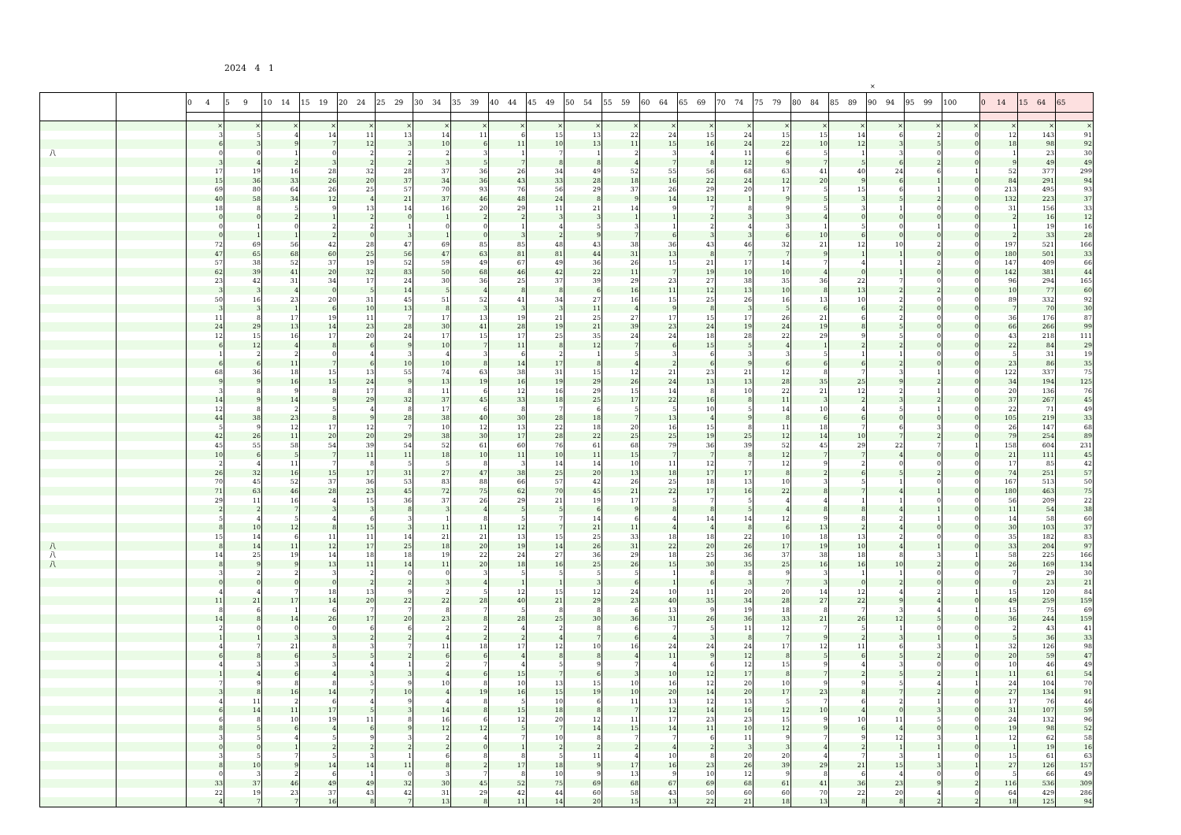2024 4 1
×
| | | 0 4 | 5 9 | 10 14 | 15 19 | 20 24 | 25 29 | 30 34 | 35 39 | 40 44 | 45 49 | 50 54 | 55 59 | 60 64 | 65 69 | 70 74 | 75 79 | 80 84 | 85 89 | 90 94 | 95 99 | 100 | 0 14 | 15 64 | 65 |
| --- | --- | --- | --- | --- | --- | --- | --- | --- | --- | --- | --- | --- | --- | --- | --- | --- | --- | --- | --- | --- | --- | --- | --- | --- | --- |
| | | × | × | × | × | × | × | × | × | × | × | × | × | × | × | × | × | × | × | × | × | × | × | × | × |
| | | 3 | 5 | 4 | 14 | 11 | 13 | 14 | 11 | 6 | 15 | 13 | 22 | 24 | 15 | 24 | 15 | 15 | 14 | 6 | 2 | 0 | 12 | 143 | 91 |
| | | 6 | 3 | 9 | 7 | 12 | 3 | 10 | 6 | 11 | 10 | 13 | 11 | 15 | 16 | 24 | 22 | 10 | 12 | 3 | 5 | 0 | 18 | 98 | 92 |
| 八 | | 0 | 0 | 1 | 0 | 2 | 2 | 2 | 3 | 1 | 7 | 1 | 2 | 3 | 4 | 11 | 6 | 5 | 1 | 3 | 0 | 0 | 1 | 23 | 30 |
| | | 3 | 4 | 2 | 3 | 2 | 2 | 3 | 5 | 7 | 8 | 8 | 4 | 7 | 8 | 12 | 9 | 7 | 5 | 6 | 2 | 0 | 9 | 49 | 49 |
| | | 17 | 19 | 16 | 28 | 32 | 28 | 37 | 36 | 26 | 34 | 49 | 52 | 55 | 56 | 68 | 63 | 41 | 40 | 24 | 6 | 1 | 52 | 377 | 299 |
| | | 15 | 36 | 33 | 26 | 20 | 37 | 34 | 36 | 43 | 33 | 28 | 18 | 16 | 22 | 24 | 12 | 20 | 9 | 6 | 1 | 0 | 84 | 291 | 94 |
| | | 69 | 80 | 64 | 26 | 25 | 57 | 70 | 93 | 76 | 56 | 29 | 37 | 26 | 29 | 20 | 17 | 5 | 15 | 6 | 1 | 0 | 213 | 495 | 93 |
| | | 40 | 58 | 34 | 12 | 4 | 21 | 37 | 46 | 48 | 24 | 8 | 9 | 14 | 12 | 1 | 9 | 5 | 3 | 5 | 2 | 0 | 132 | 223 | 37 |
| | | 18 | 8 | 5 | 9 | 13 | 14 | 16 | 20 | 29 | 11 | 21 | 14 | 9 | 7 | 8 | 9 | 5 | 3 | 1 | 0 | 0 | 31 | 156 | 33 |
| | | 0 | 0 | 2 | 1 | 2 | 0 | 1 | 2 | 2 | 3 | 3 | 1 | 1 | 2 | 3 | 3 | 4 | 0 | 0 | 0 | 0 | 2 | 16 | 12 |
| | | 0 | 1 | 0 | 2 | 2 | 1 | 0 | 0 | 1 | 4 | 5 | 3 | 1 | 2 | 4 | 3 | 1 | 5 | 0 | 1 | 0 | 1 | 19 | 16 |
| | | 0 | 1 | 1 | 2 | 0 | 3 | 1 | 0 | 3 | 2 | 9 | 7 | 6 | 3 | 3 | 6 | 10 | 6 | 0 | 0 | 0 | 2 | 33 | 28 |
| | | 72 | 69 | 56 | 42 | 28 | 47 | 69 | 85 | 85 | 48 | 43 | 38 | 36 | 43 | 46 | 32 | 21 | 12 | 10 | 2 | 0 | 197 | 521 | 166 |
| | | 47 | 65 | 68 | 60 | 25 | 56 | 47 | 63 | 81 | 81 | 44 | 31 | 13 | 8 | 7 | 7 | 9 | 1 | 1 | 0 | 0 | 180 | 501 | 33 |
| | | 57 | 38 | 52 | 37 | 19 | 52 | 59 | 49 | 67 | 49 | 36 | 26 | 15 | 21 | 17 | 14 | 7 | 4 | 1 | 2 | 0 | 147 | 409 | 66 |
| | | 62 | 39 | 41 | 20 | 32 | 83 | 50 | 68 | 46 | 42 | 22 | 11 | 7 | 19 | 10 | 10 | 4 | 0 | 1 | 0 | 0 | 142 | 381 | 44 |
| | | 23 | 42 | 31 | 34 | 17 | 24 | 30 | 36 | 25 | 37 | 39 | 29 | 23 | 27 | 38 | 35 | 36 | 22 | 7 | 0 | 0 | 96 | 294 | 165 |
| | | 3 | 3 | 4 | 0 | 5 | 14 | 5 | 4 | 8 | 8 | 6 | 16 | 11 | 12 | 13 | 10 | 8 | 13 | 2 | 2 | 0 | 10 | 77 | 60 |
| | | 50 | 16 | 23 | 20 | 31 | 45 | 51 | 52 | 41 | 34 | 27 | 16 | 15 | 25 | 26 | 16 | 13 | 10 | 2 | 0 | 0 | 89 | 332 | 92 |
| | | 3 | 3 | 1 | 6 | 10 | 13 | 8 | 3 | 3 | 3 | 11 | 4 | 9 | 8 | 3 | 5 | 6 | 6 | 2 | 0 | 0 | 7 | 70 | 30 |
| | | 11 | 8 | 17 | 19 | 11 | 7 | 17 | 13 | 19 | 21 | 25 | 27 | 17 | 15 | 17 | 26 | 21 | 6 | 2 | 0 | 0 | 36 | 176 | 87 |
| | | 24 | 29 | 13 | 14 | 23 | 28 | 30 | 41 | 28 | 19 | 21 | 39 | 23 | 24 | 19 | 24 | 19 | 8 | 5 | 0 | 0 | 66 | 266 | 99 |
| | | 12 | 15 | 16 | 17 | 20 | 24 | 17 | 15 | 17 | 25 | 35 | 24 | 24 | 18 | 28 | 22 | 29 | 9 | 5 | 0 | 0 | 43 | 218 | 111 |
| | | 6 | 12 | 4 | 8 | 6 | 9 | 10 | 7 | 11 | 8 | 12 | 7 | 6 | 15 | 5 | 4 | 1 | 2 | 2 | 0 | 0 | 22 | 84 | 29 |
| | | 1 | 2 | 2 | 0 | 4 | 3 | 4 | 3 | 6 | 2 | 1 | 5 | 3 | 6 | 3 | 3 | 5 | 1 | 1 | 0 | 0 | 5 | 31 | 19 |
| | | 6 | 6 | 11 | 7 | 6 | 10 | 10 | 8 | 14 | 17 | 8 | 4 | 2 | 6 | 9 | 6 | 6 | 6 | 2 | 0 | 0 | 23 | 86 | 35 |
| | | 68 | 36 | 18 | 15 | 13 | 55 | 74 | 63 | 38 | 31 | 15 | 12 | 21 | 23 | 21 | 12 | 8 | 7 | 3 | 1 | 0 | 122 | 337 | 75 |
| | | 9 | 9 | 16 | 15 | 24 | 9 | 13 | 19 | 16 | 19 | 29 | 26 | 24 | 13 | 13 | 28 | 35 | 25 | 9 | 2 | 0 | 34 | 194 | 125 |
| | | 3 | 8 | 9 | 8 | 17 | 8 | 11 | 6 | 12 | 16 | 29 | 15 | 14 | 8 | 10 | 22 | 21 | 12 | 2 | 1 | 0 | 20 | 136 | 76 |
| | | 14 | 9 | 14 | 9 | 29 | 32 | 37 | 45 | 33 | 18 | 25 | 17 | 22 | 16 | 8 | 11 | 3 | 2 | 3 | 2 | 0 | 37 | 267 | 45 |
| | | 12 | 8 | 2 | 5 | 4 | 8 | 17 | 6 | 8 | 7 | 6 | 5 | 5 | 10 | 5 | 14 | 10 | 4 | 5 | 1 | 0 | 22 | 71 | 49 |
| | | 44 | 38 | 23 | 8 | 9 | 28 | 38 | 40 | 30 | 28 | 18 | 7 | 13 | 4 | 9 | 8 | 6 | 6 | 0 | 0 | 0 | 105 | 219 | 33 |
| | | 5 | 9 | 12 | 17 | 12 | 7 | 10 | 12 | 13 | 22 | 18 | 20 | 16 | 15 | 8 | 11 | 18 | 7 | 6 | 3 | 0 | 26 | 147 | 68 |
| | | 42 | 26 | 11 | 20 | 20 | 29 | 38 | 30 | 17 | 28 | 22 | 25 | 25 | 19 | 25 | 12 | 14 | 10 | 7 | 2 | 0 | 79 | 254 | 89 |
| | | 45 | 55 | 58 | 54 | 39 | 54 | 52 | 61 | 60 | 76 | 61 | 68 | 79 | 36 | 39 | 52 | 45 | 29 | 22 | 7 | 1 | 158 | 604 | 231 |
| | | 10 | 6 | 5 | 7 | 11 | 11 | 18 | 10 | 11 | 10 | 11 | 15 | 7 | 7 | 8 | 12 | 7 | 7 | 4 | 0 | 0 | 21 | 111 | 45 |
| | | 2 | 4 | 11 | 7 | 8 | 5 | 5 | 8 | 3 | 14 | 14 | 10 | 11 | 12 | 7 | 12 | 9 | 2 | 0 | 0 | 0 | 17 | 85 | 42 |
| | | 26 | 32 | 16 | 15 | 17 | 31 | 27 | 47 | 38 | 25 | 20 | 13 | 18 | 17 | 17 | 8 | 2 | 6 | 5 | 2 | 0 | 74 | 251 | 57 |
| | | 70 | 45 | 52 | 37 | 36 | 53 | 83 | 88 | 66 | 57 | 42 | 26 | 25 | 18 | 13 | 10 | 3 | 5 | 1 | 0 | 0 | 167 | 513 | 50 |
| | | 71 | 63 | 46 | 28 | 23 | 45 | 72 | 75 | 62 | 70 | 45 | 21 | 22 | 17 | 16 | 22 | 8 | 7 | 4 | 1 | 0 | 180 | 463 | 75 |
| | | 29 | 11 | 16 | 4 | 15 | 36 | 37 | 26 | 29 | 21 | 19 | 17 | 5 | 7 | 5 | 4 | 4 | 1 | 1 | 0 | 0 | 56 | 209 | 22 |
| | | 2 | 2 | 7 | 3 | 3 | 8 | 3 | 4 | 5 | 5 | 6 | 9 | 8 | 8 | 5 | 4 | 8 | 8 | 4 | 1 | 0 | 11 | 54 | 38 |
| | | 5 | 4 | 5 | 4 | 6 | 3 | 1 | 8 | 5 | 7 | 14 | 6 | 4 | 14 | 14 | 12 | 9 | 8 | 2 | 1 | 0 | 14 | 58 | 60 |
| | | 8 | 10 | 12 | 8 | 15 | 3 | 11 | 11 | 12 | 7 | 21 | 11 | 4 | 4 | 8 | 6 | 13 | 2 | 4 | 0 | 0 | 30 | 103 | 37 |
| | | 15 | 14 | 6 | 11 | 11 | 14 | 21 | 21 | 13 | 15 | 25 | 33 | 18 | 18 | 22 | 10 | 18 | 13 | 2 | 0 | 0 | 35 | 182 | 83 |
| 八 | | 8 | 14 | 11 | 12 | 17 | 25 | 18 | 20 | 19 | 14 | 26 | 31 | 22 | 20 | 26 | 17 | 19 | 10 | 4 | 1 | 0 | 33 | 204 | 97 |
| 八 | | 14 | 25 | 19 | 14 | 18 | 18 | 19 | 22 | 24 | 27 | 36 | 29 | 18 | 25 | 36 | 37 | 38 | 18 | 8 | 3 | 1 | 58 | 225 | 166 |
| 八 | | 8 | 9 | 9 | 13 | 11 | 14 | 11 | 20 | 18 | 16 | 25 | 26 | 15 | 30 | 35 | 25 | 16 | 16 | 10 | 2 | 0 | 26 | 169 | 134 |
| | | 3 | 2 | 2 | 3 | 2 | 0 | 0 | 3 | 5 | 5 | 5 | 5 | 1 | 8 | 8 | 9 | 3 | 1 | 1 | 0 | 0 | 7 | 29 | 30 |
| | | 0 | 0 | 0 | 0 | 2 | 2 | 3 | 4 | 1 | 1 | 3 | 6 | 1 | 6 | 3 | 7 | 3 | 0 | 2 | 0 | 0 | 0 | 23 | 21 |
| | | 4 | 4 | 7 | 18 | 13 | 9 | 2 | 5 | 12 | 15 | 12 | 24 | 10 | 11 | 20 | 20 | 14 | 12 | 4 | 2 | 1 | 15 | 120 | 84 |
| | | 11 | 21 | 17 | 14 | 20 | 22 | 22 | 28 | 40 | 21 | 29 | 23 | 40 | 35 | 34 | 28 | 27 | 22 | 9 | 4 | 0 | 49 | 259 | 159 |
| | | 8 | 6 | 1 | 6 | 7 | 7 | 8 | 7 | 5 | 8 | 8 | 6 | 13 | 9 | 19 | 18 | 8 | 7 | 3 | 4 | 1 | 15 | 75 | 69 |
| | | 14 | 8 | 14 | 26 | 17 | 20 | 23 | 8 | 28 | 25 | 30 | 36 | 31 | 26 | 36 | 33 | 21 | 26 | 12 | 5 | 0 | 36 | 244 | 159 |
| | | 2 | 0 | 0 | 0 | 6 | 6 | 2 | 2 | 4 | 2 | 8 | 6 | 7 | 5 | 11 | 12 | 7 | 5 | 1 | 0 | 0 | 2 | 43 | 41 |
| | | 1 | 1 | 3 | 3 | 2 | 2 | 4 | 2 | 2 | 4 | 7 | 6 | 4 | 3 | 8 | 7 | 9 | 2 | 3 | 1 | 0 | 5 | 36 | 33 |
| | | 4 | 7 | 21 | 8 | 3 | 7 | 11 | 18 | 17 | 12 | 10 | 16 | 24 | 24 | 24 | 17 | 12 | 11 | 6 | 3 | 1 | 32 | 126 | 98 |
| | | 6 | 8 | 6 | 5 | 5 | 2 | 6 | 6 | 4 | 8 | 8 | 4 | 11 | 9 | 12 | 8 | 5 | 6 | 5 | 2 | 0 | 20 | 59 | 47 |
| | | 4 | 3 | 3 | 3 | 4 | 1 | 2 | 7 | 4 | 5 | 9 | 7 | 4 | 6 | 12 | 15 | 9 | 4 | 3 | 0 | 0 | 10 | 46 | 49 |
| | | 1 | 4 | 6 | 4 | 3 | 3 | 4 | 6 | 15 | 7 | 6 | 3 | 10 | 12 | 17 | 8 | 7 | 2 | 5 | 2 | 1 | 11 | 61 | 54 |
| | | 7 | 9 | 8 | 8 | 5 | 9 | 10 | 8 | 10 | 13 | 15 | 10 | 16 | 12 | 20 | 10 | 9 | 9 | 5 | 4 | 1 | 24 | 104 | 70 |
| | | 3 | 8 | 16 | 14 | 7 | 10 | 4 | 19 | 16 | 15 | 19 | 10 | 20 | 14 | 20 | 17 | 23 | 8 | 7 | 2 | 0 | 27 | 134 | 91 |
| | | 4 | 11 | 2 | 6 | 4 | 9 | 4 | 8 | 5 | 10 | 6 | 11 | 13 | 12 | 13 | 5 | 7 | 6 | 2 | 1 | 0 | 17 | 76 | 46 |
| | | 6 | 14 | 11 | 17 | 5 | 3 | 14 | 8 | 15 | 18 | 8 | 7 | 12 | 14 | 16 | 12 | 10 | 4 | 0 | 3 | 0 | 31 | 107 | 59 |
| | | 6 | 8 | 10 | 19 | 11 | 8 | 16 | 6 | 12 | 20 | 12 | 11 | 17 | 23 | 23 | 15 | 9 | 10 | 11 | 5 | 0 | 24 | 132 | 96 |
| | | 8 | 5 | 6 | 4 | 6 | 9 | 12 | 12 | 5 | 7 | 14 | 15 | 14 | 11 | 10 | 12 | 9 | 6 | 4 | 0 | 0 | 19 | 98 | 52 |
| | | 3 | 5 | 4 | 5 | 9 | 3 | 2 | 4 | 7 | 10 | 8 | 7 | 7 | 6 | 11 | 9 | 7 | 9 | 12 | 3 | 1 | 12 | 62 | 58 |
| | | 0 | 0 | 1 | 2 | 2 | 2 | 2 | 0 | 1 | 2 | 2 | 2 | 4 | 2 | 3 | 3 | 4 | 2 | 1 | 1 | 0 | 1 | 19 | 16 |
| | | 3 | 5 | 7 | 5 | 3 | 1 | 6 | 8 | 8 | 5 | 11 | 4 | 10 | 8 | 20 | 20 | 4 | 7 | 3 | 1 | 0 | 15 | 61 | 63 |
| | | 8 | 10 | 9 | 14 | 14 | 11 | 8 | 2 | 17 | 18 | 9 | 17 | 16 | 23 | 26 | 39 | 29 | 21 | 15 | 3 | 1 | 27 | 126 | 157 |
| | | 0 | 3 | 2 | 6 | 1 | 0 | 3 | 7 | 8 | 10 | 9 | 13 | 9 | 10 | 12 | 9 | 8 | 6 | 4 | 0 | 0 | 5 | 66 | 49 |
| | | 33 | 37 | 46 | 49 | 49 | 32 | 30 | 45 | 52 | 75 | 69 | 68 | 67 | 69 | 68 | 61 | 41 | 36 | 23 | 9 | 2 | 116 | 536 | 309 |
| | | 22 | 19 | 23 | 37 | 43 | 42 | 31 | 29 | 42 | 44 | 60 | 58 | 43 | 50 | 60 | 60 | 70 | 22 | 20 | 4 | 0 | 64 | 429 | 286 |
| | | 4 | 7 | 7 | 16 | 8 | 7 | 13 | 8 | 11 | 14 | 20 | 15 | 13 | 22 | 21 | 18 | 13 | 8 | 8 | 2 | 2 | 18 | 125 | 94 |